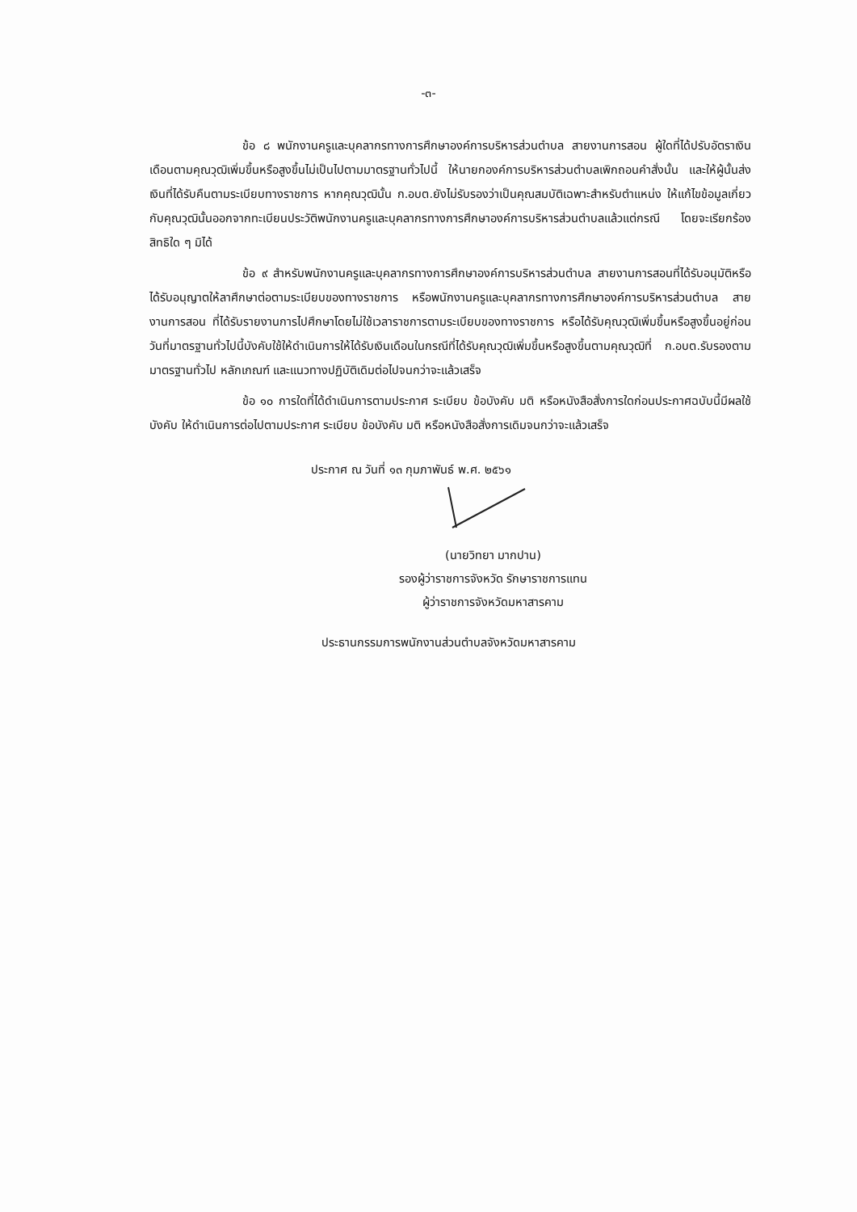-๓-
ข้อ ๘ พนักงานครูและบุคลากรทางการศึกษาองค์การบริหารส่วนตำบล สายงานการสอน ผู้ใดที่ได้ปรับอัตราเงินเดือนตามคุณวุฒิเพิ่มขึ้นหรือสูงขึ้นไม่เป็นไปตามมาตรฐานทั่วไปนี้ ให้นายกองค์การบริหารส่วนตำบลเพิกถอนคำสั่งนั้น และให้ผู้นั้นส่งเงินที่ได้รับคืนตามระเบียบทางราชการ หากคุณวุฒินั้น ก.อบต.ยังไม่รับรองว่าเป็นคุณสมบัติเฉพาะสำหรับตำแหน่ง ให้แก้ไขข้อมูลเกี่ยวกับคุณวุฒินั้นออกจากทะเบียนประวัติพนักงานครูและบุคลากรทางการศึกษาองค์การบริหารส่วนตำบลแล้วแต่กรณี โดยจะเรียกร้องสิทธิใด ๆ มิได้
ข้อ ๙ สำหรับพนักงานครูและบุคลากรทางการศึกษาองค์การบริหารส่วนตำบล สายงานการสอนที่ได้รับอนุมัติหรือได้รับอนุญาตให้ลาศึกษาต่อตามระเบียบของทางราชการ หรือพนักงานครูและบุคลากรทางการศึกษาองค์การบริหารส่วนตำบล สายงานการสอน ที่ได้รับรายงานการไปศึกษาโดยไม่ใช้เวลาราชการตามระเบียบของทางราชการ หรือได้รับคุณวุฒิเพิ่มขึ้นหรือสูงขึ้นอยู่ก่อนวันที่มาตรฐานทั่วไปนี้บังคับใช้ให้ดำเนินการให้ได้รับเงินเดือนในกรณีที่ได้รับคุณวุฒิเพิ่มขึ้นหรือสูงขึ้นตามคุณวุฒิที่ ก.อบต.รับรองตามมาตรฐานทั่วไป หลักเกณฑ์ และแนวทางปฏิบัติเดิมต่อไปจนกว่าจะแล้วเสร็จ
ข้อ ๑๐ การใดที่ได้ดำเนินการตามประกาศ ระเบียบ ข้อบังคับ มติ หรือหนังสือสั่งการใดก่อนประกาศฉบับนี้มีผลใช้บังคับ ให้ดำเนินการต่อไปตามประกาศ ระเบียบ ข้อบังคับ มติ หรือหนังสือสั่งการเดิมจนกว่าจะแล้วเสร็จ
ประกาศ ณ วันที่ ๑๓ กุมภาพันธ์ พ.ศ. ๒๕๖๑
(นายวิทยา มากปาน)
รองผู้ว่าราชการจังหวัด รักษาราชการแทน
ผู้ว่าราชการจังหวัดมหาสารคาม
ประธานกรรมการพนักงานส่วนตำบลจังหวัดมหาสารคาม